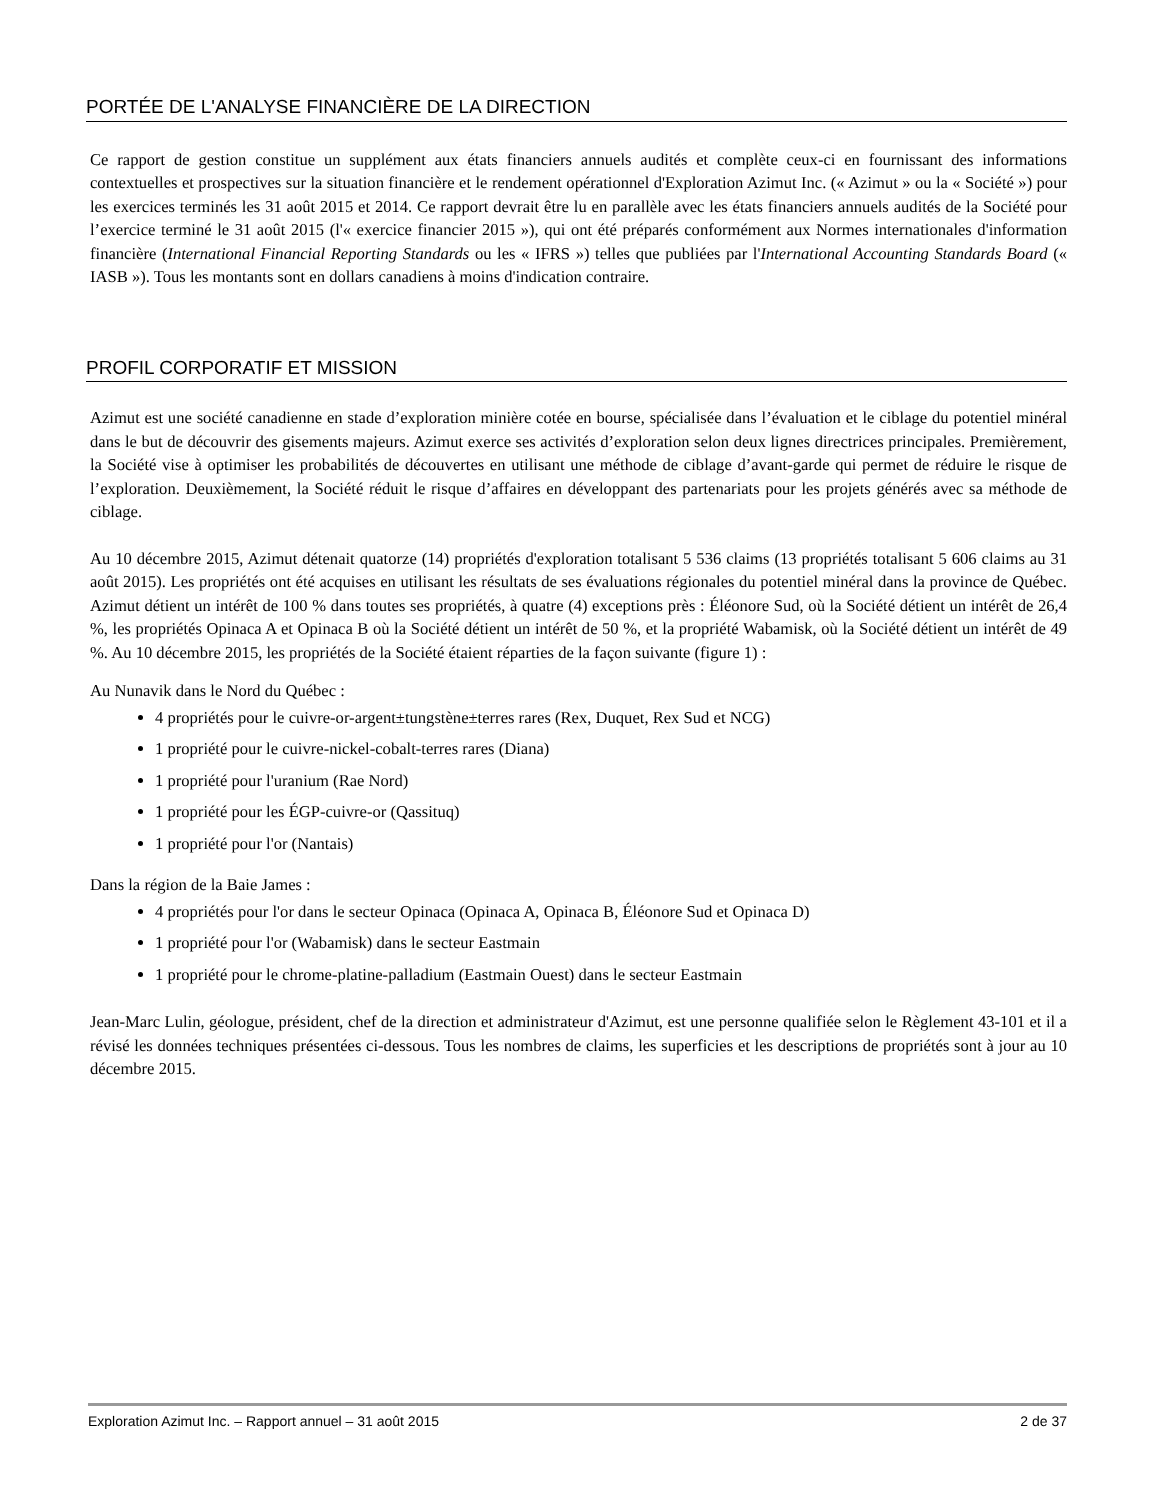PORTÉE DE L'ANALYSE FINANCIÈRE DE LA DIRECTION
Ce rapport de gestion constitue un supplément aux états financiers annuels audités et complète ceux-ci en fournissant des informations contextuelles et prospectives sur la situation financière et le rendement opérationnel d'Exploration Azimut Inc. (« Azimut » ou la « Société ») pour les exercices terminés les 31 août 2015 et 2014. Ce rapport devrait être lu en parallèle avec les états financiers annuels audités de la Société pour l’exercice terminé le 31 août 2015 (l'« exercice financier 2015 »), qui ont été préparés conformément aux Normes internationales d'information financière (International Financial Reporting Standards ou les « IFRS ») telles que publiées par l'International Accounting Standards Board (« IASB »). Tous les montants sont en dollars canadiens à moins d'indication contraire.
PROFIL CORPORATIF ET MISSION
Azimut est une société canadienne en stade d’exploration minière cotée en bourse, spécialisée dans l’évaluation et le ciblage du potentiel minéral dans le but de découvrir des gisements majeurs. Azimut exerce ses activités d’exploration selon deux lignes directrices principales. Premièrement, la Société vise à optimiser les probabilités de découvertes en utilisant une méthode de ciblage d’avant-garde qui permet de réduire le risque de l’exploration. Deuxièmement, la Société réduit le risque d’affaires en développant des partenariats pour les projets générés avec sa méthode de ciblage.
Au 10 décembre 2015, Azimut détenait quatorze (14) propriétés d'exploration totalisant 5 536 claims (13 propriétés totalisant 5 606 claims au 31 août 2015). Les propriétés ont été acquises en utilisant les résultats de ses évaluations régionales du potentiel minéral dans la province de Québec. Azimut détient un intérêt de 100 % dans toutes ses propriétés, à quatre (4) exceptions près : Éléonore Sud, où la Société détient un intérêt de 26,4 %, les propriétés Opinaca A et Opinaca B où la Société détient un intérêt de 50 %, et la propriété Wabamisk, où la Société détient un intérêt de 49 %. Au 10 décembre 2015, les propriétés de la Société étaient réparties de la façon suivante (figure 1) :
Au Nunavik dans le Nord du Québec :
4 propriétés pour le cuivre-or-argent±tungstène±terres rares (Rex, Duquet, Rex Sud et NCG)
1 propriété pour le cuivre-nickel-cobalt-terres rares (Diana)
1 propriété pour l'uranium (Rae Nord)
1 propriété pour les ÉGP-cuivre-or (Qassituq)
1 propriété pour l'or (Nantais)
Dans la région de la Baie James :
4 propriétés pour l'or dans le secteur Opinaca (Opinaca A, Opinaca B, Éléonore Sud et Opinaca D)
1 propriété pour l'or (Wabamisk) dans le secteur Eastmain
1 propriété pour le chrome-platine-palladium (Eastmain Ouest) dans le secteur Eastmain
Jean-Marc Lulin, géologue, président, chef de la direction et administrateur d'Azimut, est une personne qualifiée selon le Règlement 43-101 et il a révisé les données techniques présentées ci-dessous. Tous les nombres de claims, les superficies et les descriptions de propriétés sont à jour au 10 décembre 2015.
Exploration Azimut Inc. – Rapport annuel – 31 août 2015 2 de 37